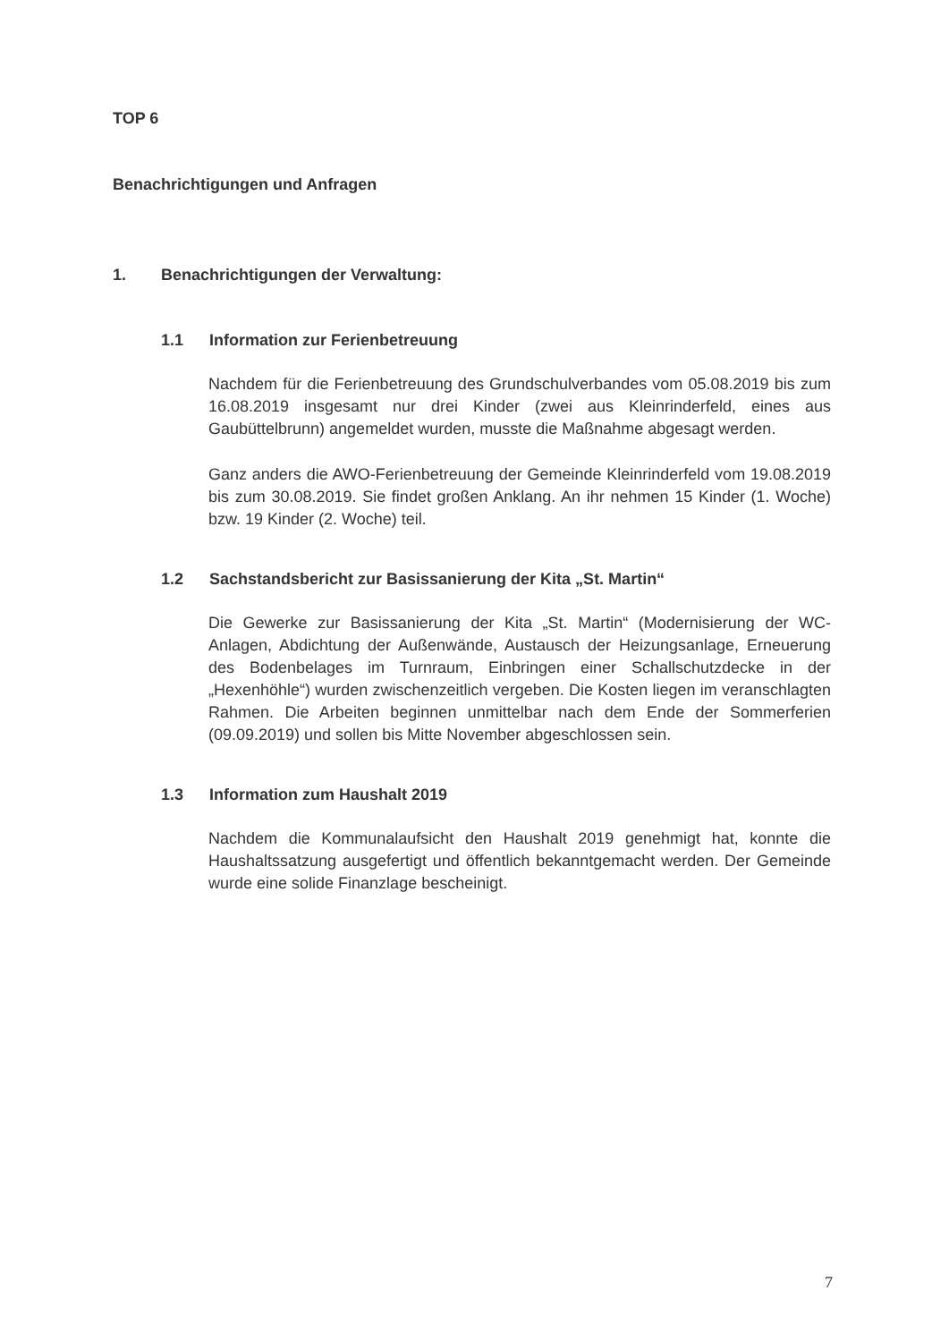TOP 6
Benachrichtigungen und Anfragen
1. Benachrichtigungen der Verwaltung:
1.1 Information zur Ferienbetreuung
Nachdem für die Ferienbetreuung des Grundschulverbandes vom 05.08.2019 bis zum 16.08.2019 insgesamt nur drei Kinder (zwei aus Kleinrinderfeld, eines aus Gaubüttelbrunn) angemeldet wurden, musste die Maßnahme abgesagt werden.
Ganz anders die AWO-Ferienbetreuung der Gemeinde Kleinrinderfeld vom 19.08.2019 bis zum 30.08.2019. Sie findet großen Anklang. An ihr nehmen 15 Kinder (1. Woche) bzw. 19 Kinder (2. Woche) teil.
1.2 Sachstandsbericht zur Basissanierung der Kita „St. Martin“
Die Gewerke zur Basissanierung der Kita „St. Martin“ (Modernisierung der WC-Anlagen, Abdichtung der Außenwände, Austausch der Heizungsanlage, Erneuerung des Bodenbelages im Turnraum, Einbringen einer Schallschutzdecke in der „Hexenhöhle“) wurden zwischenzeitlich vergeben. Die Kosten liegen im veranschlagten Rahmen. Die Arbeiten beginnen unmittelbar nach dem Ende der Sommerferien (09.09.2019) und sollen bis Mitte November abgeschlossen sein.
1.3 Information zum Haushalt 2019
Nachdem die Kommunalaufsicht den Haushalt 2019 genehmigt hat, konnte die Haushaltssatzung ausgefertigt und öffentlich bekanntgemacht werden. Der Gemeinde wurde eine solide Finanzlage bescheinigt.
7